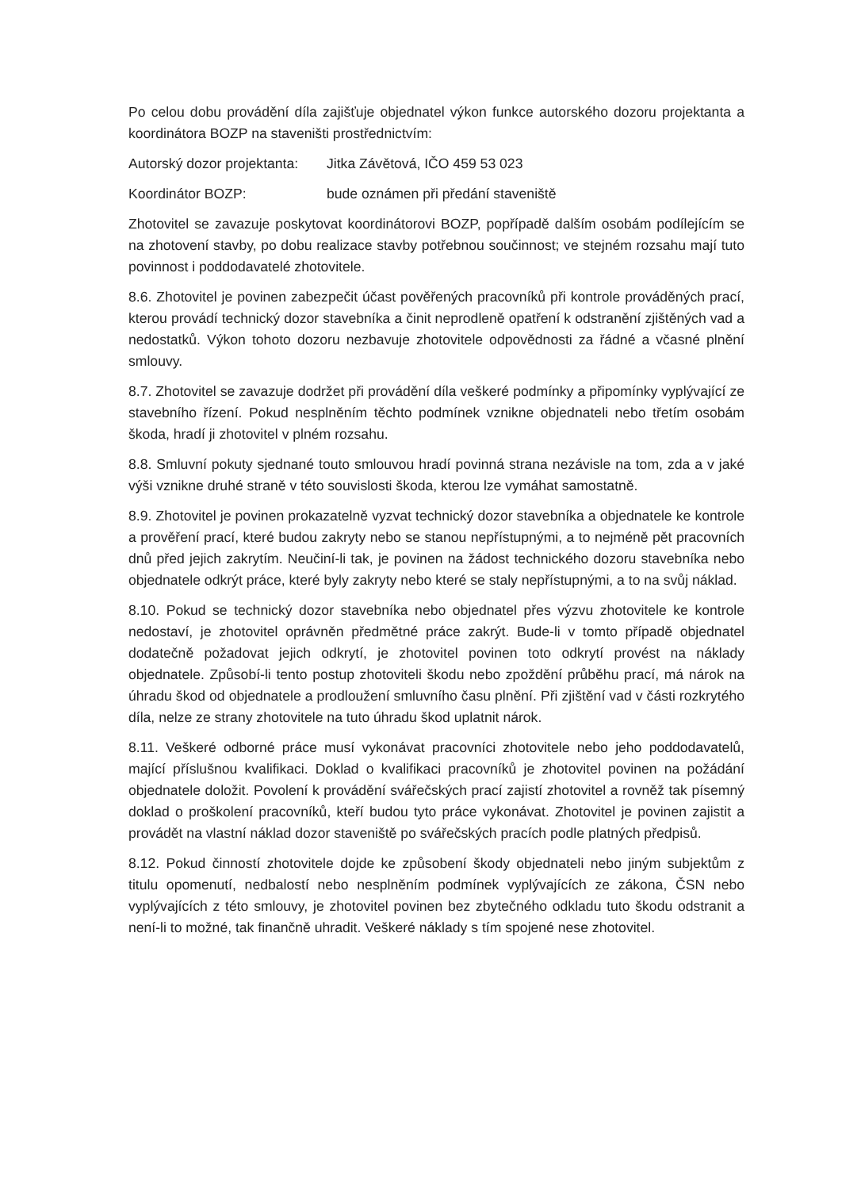Po celou dobu provádění díla zajišťuje objednatel výkon funkce autorského dozoru projektanta a koordinátora BOZP na staveništi prostřednictvím:
Autorský dozor projektanta: Jitka Závětová, IČO 459 53 023
Koordinátor BOZP: bude oznámen při předání staveniště
Zhotovitel se zavazuje poskytovat koordinátorovi BOZP, popřípadě dalším osobám podílejícím se na zhotovení stavby, po dobu realizace stavby potřebnou součinnost; ve stejném rozsahu mají tuto povinnost i poddodavatelé zhotovitele.
8.6. Zhotovitel je povinen zabezpečit účast pověřených pracovníků při kontrole prováděných prací, kterou provádí technický dozor stavebníka a činit neprodleně opatření k odstranění zjištěných vad a nedostatků. Výkon tohoto dozoru nezbavuje zhotovitele odpovědnosti za řádné a včasné plnění smlouvy.
8.7. Zhotovitel se zavazuje dodržet při provádění díla veškeré podmínky a připomínky vyplývající ze stavebního řízení. Pokud nesplněním těchto podmínek vznikne objednateli nebo třetím osobám škoda, hradí ji zhotovitel v plném rozsahu.
8.8. Smluvní pokuty sjednané touto smlouvou hradí povinná strana nezávisle na tom, zda a v jaké výši vznikne druhé straně v této souvislosti škoda, kterou lze vymáhat samostatně.
8.9. Zhotovitel je povinen prokazatelně vyzvat technický dozor stavebníka a objednatele ke kontrole a prověření prací, které budou zakryty nebo se stanou nepřístupnými, a to nejméně pět pracovních dnů před jejich zakrytím. Neučiní-li tak, je povinen na žádost technického dozoru stavebníka nebo objednatele odkrýt práce, které byly zakryty nebo které se staly nepřístupnými, a to na svůj náklad.
8.10. Pokud se technický dozor stavebníka nebo objednatel přes výzvu zhotovitele ke kontrole nedostaví, je zhotovitel oprávněn předmětné práce zakrýt. Bude-li v tomto případě objednatel dodatečně požadovat jejich odkrytí, je zhotovitel povinen toto odkrytí provést na náklady objednatele. Způsobí-li tento postup zhotoviteli škodu nebo zpoždění průběhu prací, má nárok na úhradu škod od objednatele a prodloužení smluvního času plnění. Při zjištění vad v části rozkrytého díla, nelze ze strany zhotovitele na tuto úhradu škod uplatnit nárok.
8.11. Veškeré odborné práce musí vykonávat pracovníci zhotovitele nebo jeho poddodavatelů, mající příslušnou kvalifikaci. Doklad o kvalifikaci pracovníků je zhotovitel povinen na požádání objednatele doložit. Povolení k provádění svářečských prací zajistí zhotovitel a rovněž tak písemný doklad o proškolení pracovníků, kteří budou tyto práce vykonávat. Zhotovitel je povinen zajistit a provádět na vlastní náklad dozor staveniště po svářečských pracích podle platných předpisů.
8.12. Pokud činností zhotovitele dojde ke způsobení škody objednateli nebo jiným subjektům z titulu opomenutí, nedbalostí nebo nesplněním podmínek vyplývajících ze zákona, ČSN nebo vyplývajících z této smlouvy, je zhotovitel povinen bez zbytečného odkladu tuto škodu odstranit a není-li to možné, tak finančně uhradit. Veškeré náklady s tím spojené nese zhotovitel.